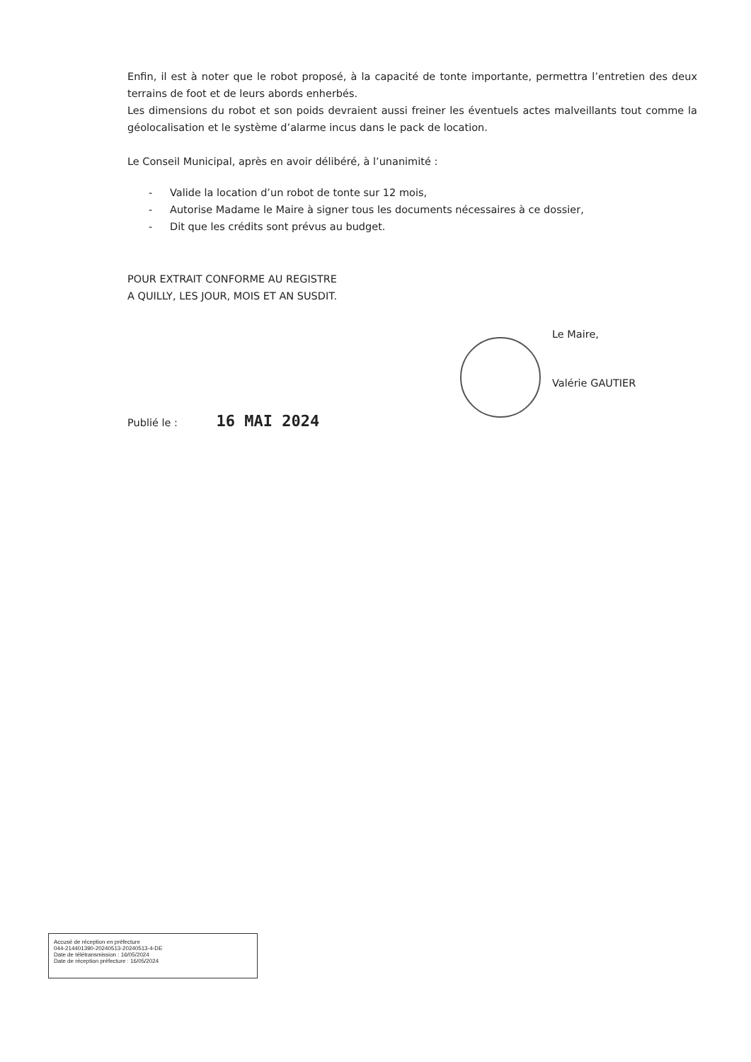Enfin, il est à noter que le robot proposé, à la capacité de tonte importante, permettra l’entretien des deux terrains de foot et de leurs abords enherbés.
Les dimensions du robot et son poids devraient aussi freiner les éventuels actes malveillants tout comme la géolocalisation et le système d’alarme incus dans le pack de location.
Le Conseil Municipal, après en avoir délibéré, à l’unanimité :
- Valide la location d’un robot de tonte sur 12 mois,
- Autorise Madame le Maire à signer tous les documents nécessaires à ce dossier,
- Dit que les crédits sont prévus au budget.
POUR EXTRAIT CONFORME AU REGISTRE
A QUILLY, LES JOUR, MOIS ET AN SUSDIT.
Le Maire,
Valérie GAUTIER
Publié le : 16 MAI 2024
Accusé de réception en préfecture
044-214401390-20240513-20240513-4-DE
Date de télétransmission : 16/05/2024
Date de réception préfecture : 16/05/2024